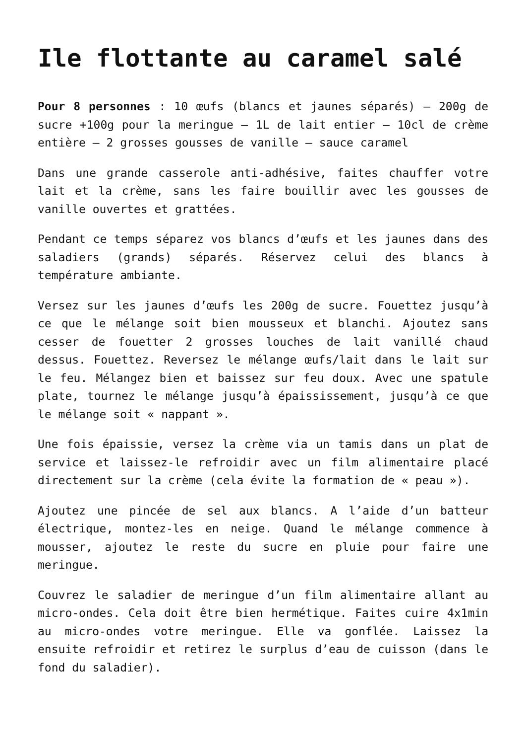Ile flottante au caramel salé
Pour 8 personnes : 10 œufs (blancs et jaunes séparés) – 200g de sucre +100g pour la meringue – 1L de lait entier – 10cl de crème entière – 2 grosses gousses de vanille – sauce caramel
Dans une grande casserole anti-adhésive, faites chauffer votre lait et la crème, sans les faire bouillir avec les gousses de vanille ouvertes et grattées.
Pendant ce temps séparez vos blancs d’œufs et les jaunes dans des saladiers (grands) séparés. Réservez celui des blancs à température ambiante.
Versez sur les jaunes d’œufs les 200g de sucre. Fouettez jusqu’à ce que le mélange soit bien mousseux et blanchi. Ajoutez sans cesser de fouetter 2 grosses louches de lait vanillé chaud dessus. Fouettez. Reversez le mélange œufs/lait dans le lait sur le feu. Mélangez bien et baissez sur feu doux. Avec une spatule plate, tournez le mélange jusqu’à épaississement, jusqu’à ce que le mélange soit « nappant ».
Une fois épaissie, versez la crème via un tamis dans un plat de service et laissez-le refroidir avec un film alimentaire placé directement sur la crème (cela évite la formation de « peau »).
Ajoutez une pincée de sel aux blancs. A l’aide d’un batteur électrique, montez-les en neige. Quand le mélange commence à mousser, ajoutez le reste du sucre en pluie pour faire une meringue.
Couvrez le saladier de meringue d’un film alimentaire allant au micro-ondes. Cela doit être bien hermétique. Faites cuire 4x1min au micro-ondes votre meringue. Elle va gonflée. Laissez la ensuite refroidir et retirez le surplus d’eau de cuisson (dans le fond du saladier).